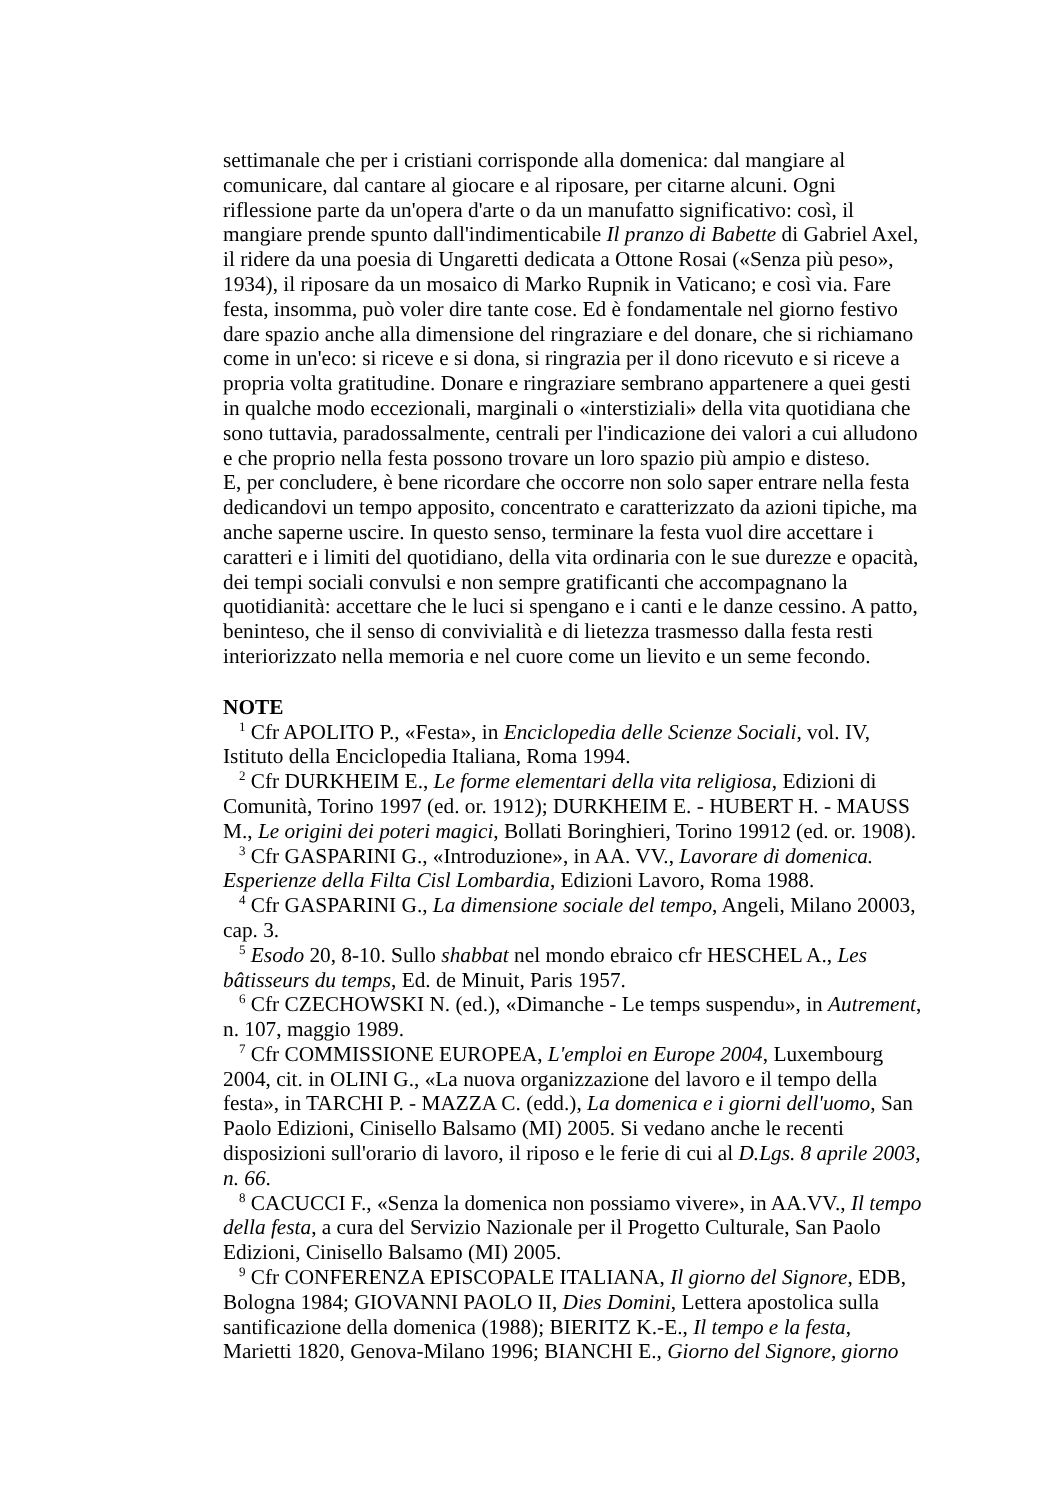settimanale che per i cristiani corrisponde alla domenica: dal mangiare al comunicare, dal cantare al giocare e al riposare, per citarne alcuni. Ogni riflessione parte da un'opera d'arte o da un manufatto significativo: così, il mangiare prende spunto dall'indimenticabile Il pranzo di Babette di Gabriel Axel, il ridere da una poesia di Ungaretti dedicata a Ottone Rosai («Senza più peso», 1934), il riposare da un mosaico di Marko Rupnik in Vaticano; e così via. Fare festa, insomma, può voler dire tante cose. Ed è fondamentale nel giorno festivo dare spazio anche alla dimensione del ringraziare e del donare, che si richiamano come in un'eco: si riceve e si dona, si ringrazia per il dono ricevuto e si riceve a propria volta gratitudine. Donare e ringraziare sembrano appartenere a quei gesti in qualche modo eccezionali, marginali o «interstiziali» della vita quotidiana che sono tuttavia, paradossalmente, centrali per l'indicazione dei valori a cui alludono e che proprio nella festa possono trovare un loro spazio più ampio e disteso.
E, per concludere, è bene ricordare che occorre non solo saper entrare nella festa dedicandovi un tempo apposito, concentrato e caratterizzato da azioni tipiche, ma anche saperne uscire. In questo senso, terminare la festa vuol dire accettare i caratteri e i limiti del quotidiano, della vita ordinaria con le sue durezze e opacità, dei tempi sociali convulsi e non sempre gratificanti che accompagnano la quotidianità: accettare che le luci si spengano e i canti e le danze cessino. A patto, beninteso, che il senso di convivialità e di lietezza trasmesso dalla festa resti interiorizzato nella memoria e nel cuore come un lievito e un seme fecondo.
NOTE
<sup>1</sup> Cfr APOLITO P., «Festa», in Enciclopedia delle Scienze Sociali, vol. IV, Istituto della Enciclopedia Italiana, Roma 1994.
<sup>2</sup> Cfr DURKHEIM E., Le forme elementari della vita religiosa, Edizioni di Comunità, Torino 1997 (ed. or. 1912); DURKHEIM E. - HUBERT H. - MAUSS M., Le origini dei poteri magici, Bollati Boringhieri, Torino 19912 (ed. or. 1908).
<sup>3</sup> Cfr GASPARINI G., «Introduzione», in AA. VV., Lavorare di domenica. Esperienze della Filta Cisl Lombardia, Edizioni Lavoro, Roma 1988.
<sup>4</sup> Cfr GASPARINI G., La dimensione sociale del tempo, Angeli, Milano 20003, cap. 3.
<sup>5</sup> Esodo 20, 8-10. Sullo shabbat nel mondo ebraico cfr HESCHEL A., Les bâtisseurs du temps, Ed. de Minuit, Paris 1957.
<sup>6</sup> Cfr CZECHOWSKI N. (ed.), «Dimanche - Le temps suspendu», in Autrement, n. 107, maggio 1989.
<sup>7</sup> Cfr COMMISSIONE EUROPEA, L'emploi en Europe 2004, Luxembourg 2004, cit. in OLINI G., «La nuova organizzazione del lavoro e il tempo della festa», in TARCHI P. - MAZZA C. (edd.), La domenica e i giorni dell'uomo, San Paolo Edizioni, Cinisello Balsamo (MI) 2005. Si vedano anche le recenti disposizioni sull'orario di lavoro, il riposo e le ferie di cui al D.Lgs. 8 aprile 2003, n. 66.
<sup>8</sup> CACUCCI F., «Senza la domenica non possiamo vivere», in AA.VV., Il tempo della festa, a cura del Servizio Nazionale per il Progetto Culturale, San Paolo Edizioni, Cinisello Balsamo (MI) 2005.
<sup>9</sup> Cfr CONFERENZA EPISCOPALE ITALIANA, Il giorno del Signore, EDB, Bologna 1984; GIOVANNI PAOLO II, Dies Domini, Lettera apostolica sulla santificazione della domenica (1988); BIERITZ K.-E., Il tempo e la festa, Marietti 1820, Genova-Milano 1996; BIANCHI E., Giorno del Signore, giorno